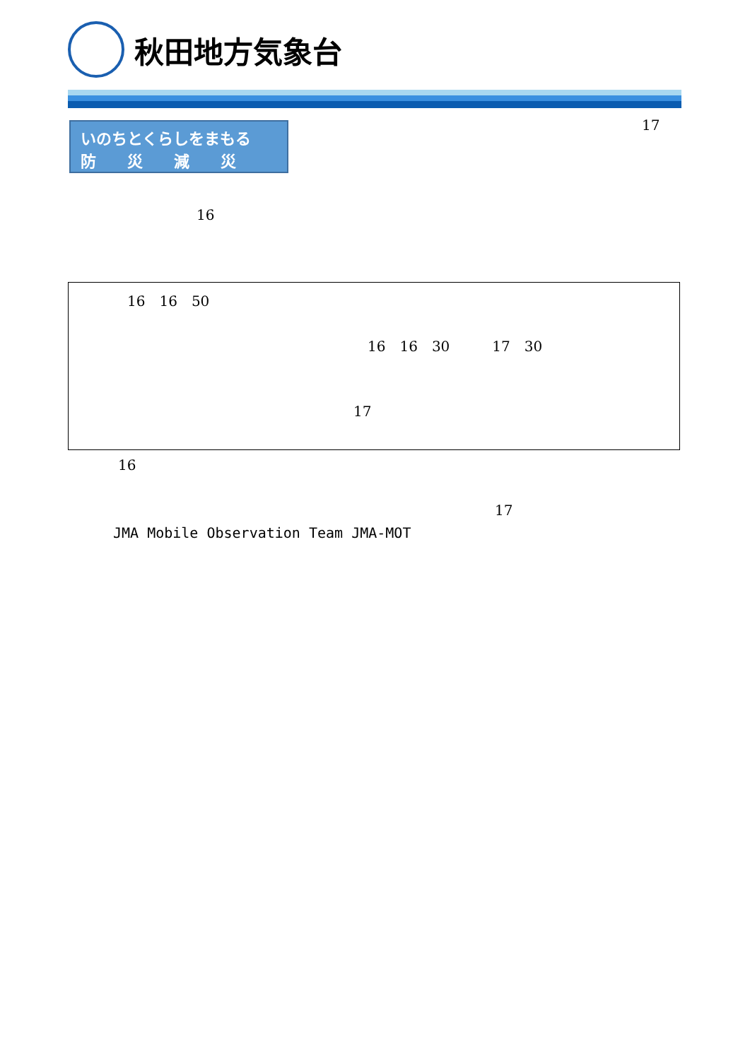秋田地方気象台
いのちとくらしをまもる
防　　災　　減　　災
17
16
16　16　50
16　16　30　　　17　30
17
16
17
JMA Mobile Observation Team JMA-MOT